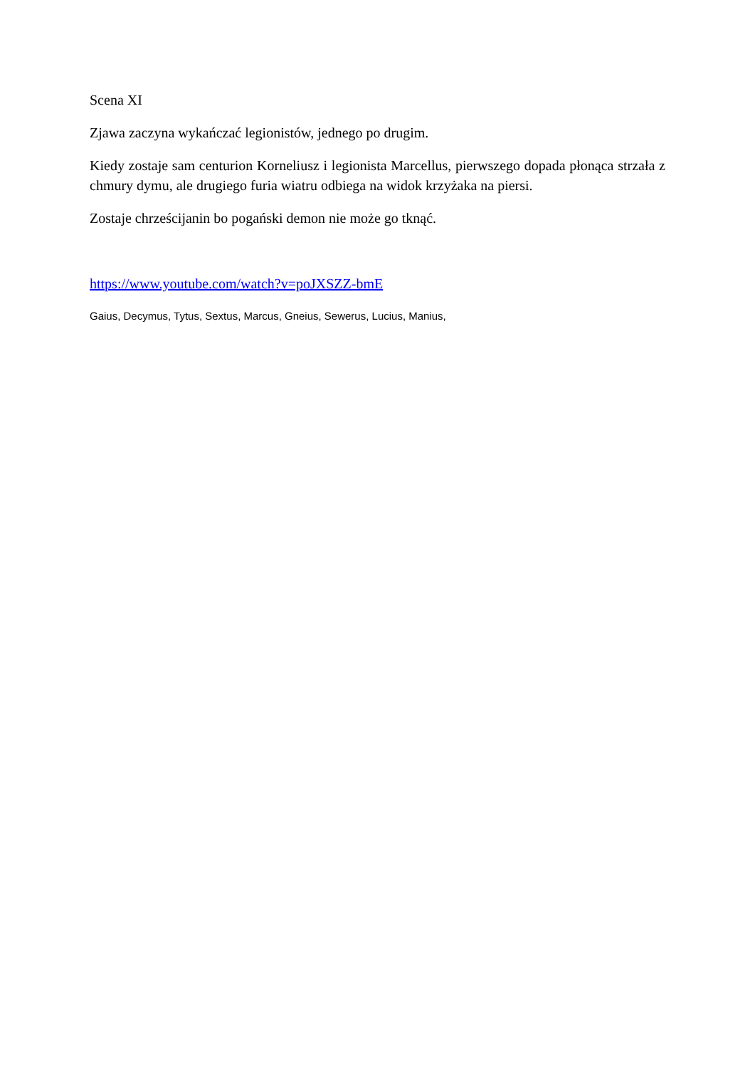Scena XI
Zjawa zaczyna wykańczać legionistów, jednego po drugim.
Kiedy zostaje sam centurion Korneliusz i legionista Marcellus, pierwszego dopada płonąca strzała z chmury dymu, ale drugiego furia wiatru odbiega na widok krzyżaka na piersi.
Zostaje chrześcijanin bo pogański demon nie może go tknąć.
https://www.youtube.com/watch?v=poJXSZZ-bmE
Gaius, Decymus, Tytus, Sextus, Marcus, Gneius, Sewerus, Lucius, Manius,